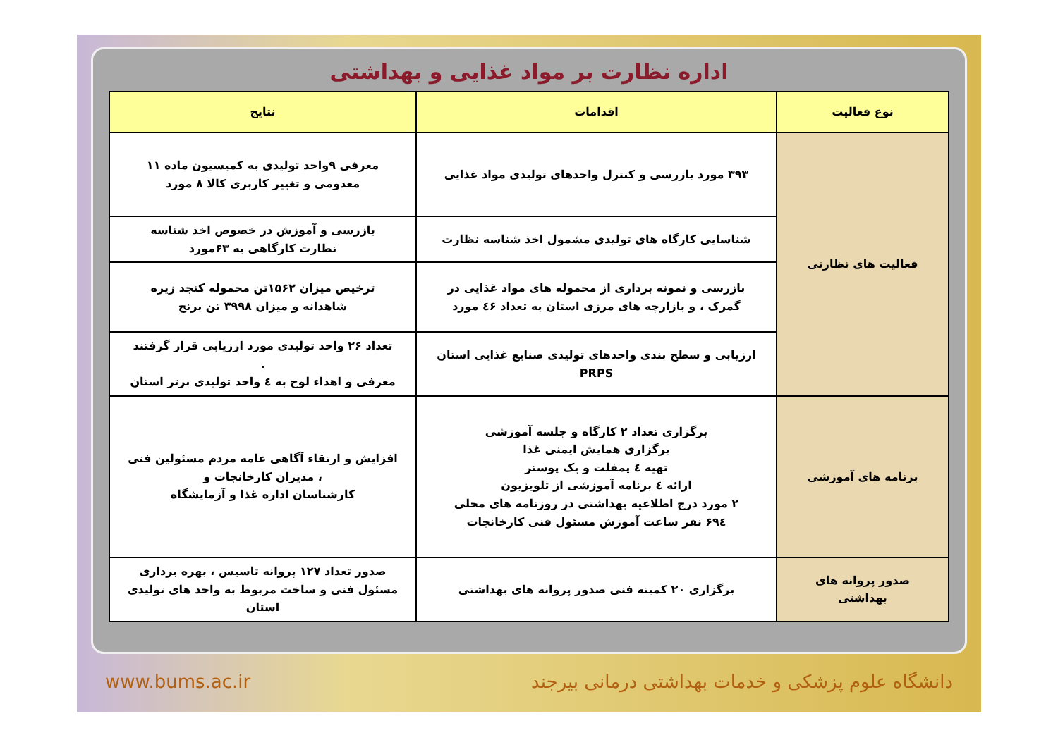اداره نظارت بر مواد غذایی و بهداشتی
| نوع فعالیت | اقدامات | نتایج |
| --- | --- | --- |
| فعالیت های نظارتی | ۳۹۳ مورد بازرسی و کنترل واحدهای تولیدی مواد غذایی | معرفی ۹واحد تولیدی به کمیسیون ماده ۱۱ معدومی و تغییر کاربری کالا ۸ مورد |
| | شناسایی کارگاه های تولیدی مشمول اخذ شناسه نظارت | بازرسی و آموزش در خصوص اخذ شناسه نظارت کارگاهی به ۶۳مورد |
| | بازرسی و نمونه برداری از محموله های مواد غذایی در گمرک ، و بازارچه های مرزی استان به تعداد ٤۶ مورد | ترخیص میزان ۱۵۶۲تن محموله کنجد زیره شاهدانه و میزان ۳۹۹۸ تن برنج |
| | ارزیابی و سطح بندی واحدهای تولیدی صنایع غذایی استان PRPS | تعداد ۲۶ واحد تولیدی مورد ارزیابی قرار گرفتند . معرفی و اهداء لوح به ٤ واحد تولیدی برتر استان |
| برنامه های آموزشی | برگزاری تعداد ۲ کارگاه و جلسه آموزشی برگزاری همایش ایمنی غذا تهیه ٤ پمفلت و یک پوستر ارائه ٤ برنامه آموزشی از تلویزیون ۲ مورد درج اطلاعیه بهداشتی در روزنامه های محلی ۶۹٤ نفر ساعت آموزش مسئول فنی کارخانجات | افزایش و ارتقاء آگاهی عامه مردم مسئولین فنی ، مدیران کارخانجات و کارشناسان اداره غذا و آزمایشگاه |
| صدور پروانه های بهداشتی | برگزاری ۲۰ کمیته فنی صدور پروانه های بهداشتی | صدور تعداد ۱۲۷ پروانه تاسیس ، بهره برداری مسئول فنی و ساخت مربوط به واحد های تولیدی استان |
www.bums.ac.ir دانشگاه علوم پزشکی و خدمات بهداشتی درمانی بیرجند